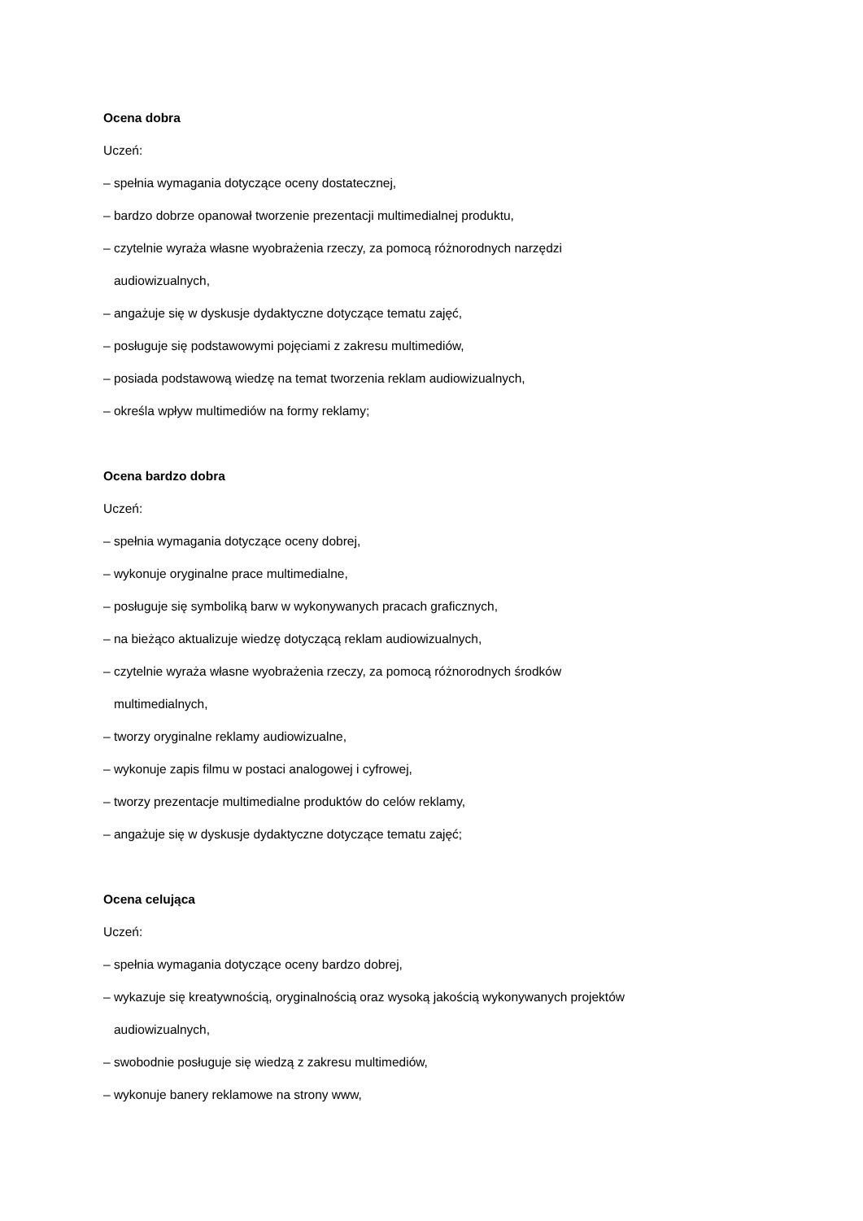Ocena dobra
Uczeń:
– spełnia wymagania dotyczące oceny dostatecznej,
– bardzo dobrze opanował tworzenie prezentacji multimedialnej produktu,
– czytelnie wyraża własne wyobrażenia rzeczy, za pomocą różnorodnych narzędzi
audiowizualnych,
– angażuje się w dyskusje dydaktyczne dotyczące tematu zajęć,
– posługuje się podstawowymi pojęciami z zakresu multimediów,
– posiada podstawową wiedzę na temat tworzenia reklam audiowizualnych,
– określa wpływ multimediów na formy reklamy;
Ocena bardzo dobra
Uczeń:
– spełnia wymagania dotyczące oceny dobrej,
– wykonuje oryginalne prace multimedialne,
– posługuje się symboliką barw w wykonywanych pracach graficznych,
– na bieżąco aktualizuje wiedzę dotyczącą reklam audiowizualnych,
– czytelnie wyraża własne wyobrażenia rzeczy, za pomocą różnorodnych środków
multimedialnych,
– tworzy oryginalne reklamy audiowizualne,
– wykonuje zapis filmu w postaci analogowej i cyfrowej,
– tworzy prezentacje multimedialne produktów do celów reklamy,
– angażuje się w dyskusje dydaktyczne dotyczące tematu zajęć;
Ocena celująca
Uczeń:
– spełnia wymagania dotyczące oceny bardzo dobrej,
– wykazuje się kreatywnością, oryginalnością oraz wysoką jakością wykonywanych projektów
audiowizualnych,
– swobodnie posługuje się wiedzą z zakresu multimediów,
– wykonuje banery reklamowe na strony www,